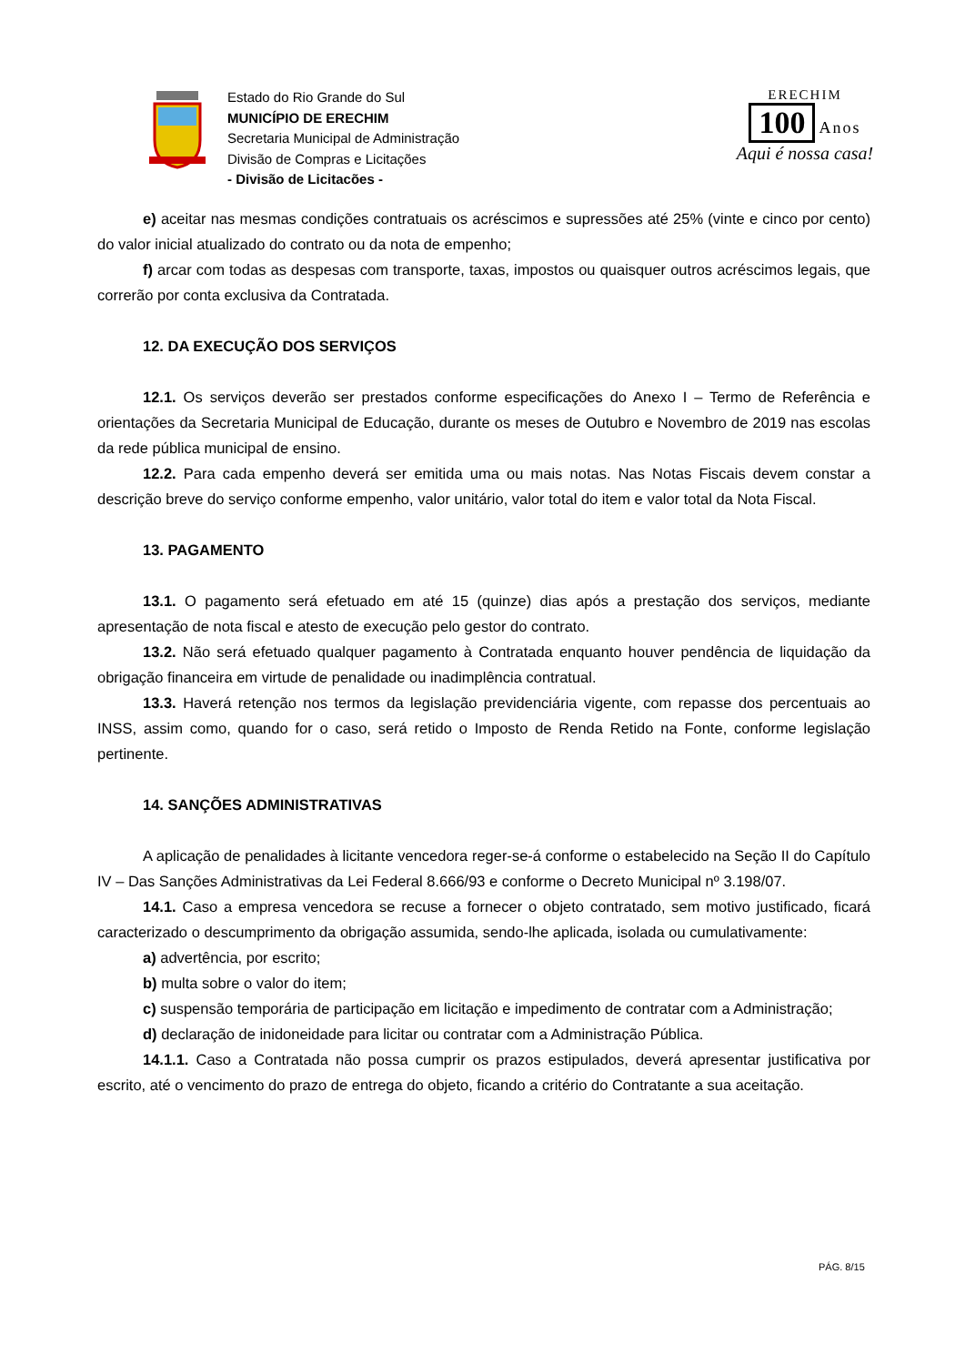Estado do Rio Grande do Sul
MUNICÍPIO DE ERECHIM
Secretaria Municipal de Administração
Divisão de Compras e Licitações
- Divisão de Licitacões -
ERECHIM
100
Anos
Aqui é nossa casa!
e) aceitar nas mesmas condições contratuais os acréscimos e supressões até 25% (vinte e cinco por cento) do valor inicial atualizado do contrato ou da nota de empenho;
f) arcar com todas as despesas com transporte, taxas, impostos ou quaisquer outros acréscimos legais, que correrão por conta exclusiva da Contratada.
12. DA EXECUÇÃO DOS SERVIÇOS
12.1. Os serviços deverão ser prestados conforme especificações do Anexo I – Termo de Referência e orientações da Secretaria Municipal de Educação, durante os meses de Outubro e Novembro de 2019 nas escolas da rede pública municipal de ensino.
12.2. Para cada empenho deverá ser emitida uma ou mais notas. Nas Notas Fiscais devem constar a descrição breve do serviço conforme empenho, valor unitário, valor total do item e valor total da Nota Fiscal.
13. PAGAMENTO
13.1. O pagamento será efetuado em até 15 (quinze) dias após a prestação dos serviços, mediante apresentação de nota fiscal e atesto de execução pelo gestor do contrato.
13.2. Não será efetuado qualquer pagamento à Contratada enquanto houver pendência de liquidação da obrigação financeira em virtude de penalidade ou inadimplência contratual.
13.3. Haverá retenção nos termos da legislação previdenciária vigente, com repasse dos percentuais ao INSS, assim como, quando for o caso, será retido o Imposto de Renda Retido na Fonte, conforme legislação pertinente.
14. SANÇÕES ADMINISTRATIVAS
A aplicação de penalidades à licitante vencedora reger-se-á conforme o estabelecido na Seção II do Capítulo IV – Das Sanções Administrativas da Lei Federal 8.666/93 e conforme o Decreto Municipal nº 3.198/07.
14.1. Caso a empresa vencedora se recuse a fornecer o objeto contratado, sem motivo justificado, ficará caracterizado o descumprimento da obrigação assumida, sendo-lhe aplicada, isolada ou cumulativamente:
a) advertência, por escrito;
b) multa sobre o valor do item;
c) suspensão temporária de participação em licitação e impedimento de contratar com a Administração;
d) declaração de inidoneidade para licitar ou contratar com a Administração Pública.
14.1.1. Caso a Contratada não possa cumprir os prazos estipulados, deverá apresentar justificativa por escrito, até o vencimento do prazo de entrega do objeto, ficando a critério do Contratante a sua aceitação.
PÁG. 8/15